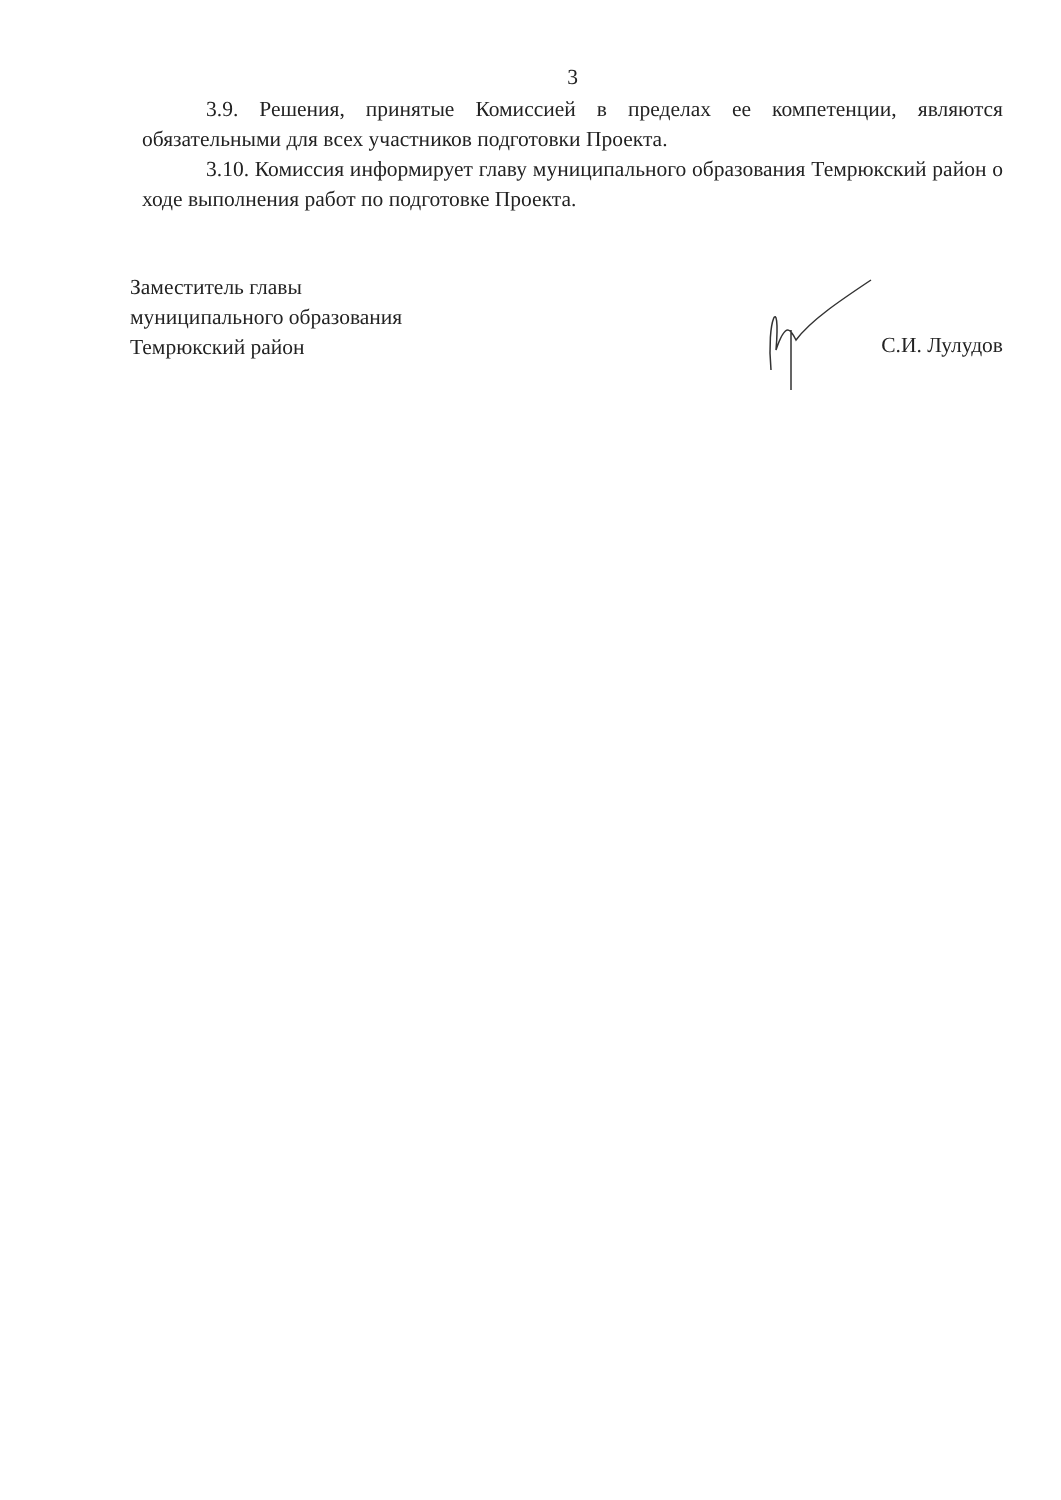3
3.9. Решения, принятые Комиссией в пределах ее компетенции, являются обязательными для всех участников подготовки Проекта.
3.10. Комиссия информирует главу муниципального образования Темрюкский район о ходе выполнения работ по подготовке Проекта.
Заместитель главы
муниципального образования
Темрюкский район
С.И. Лулудов